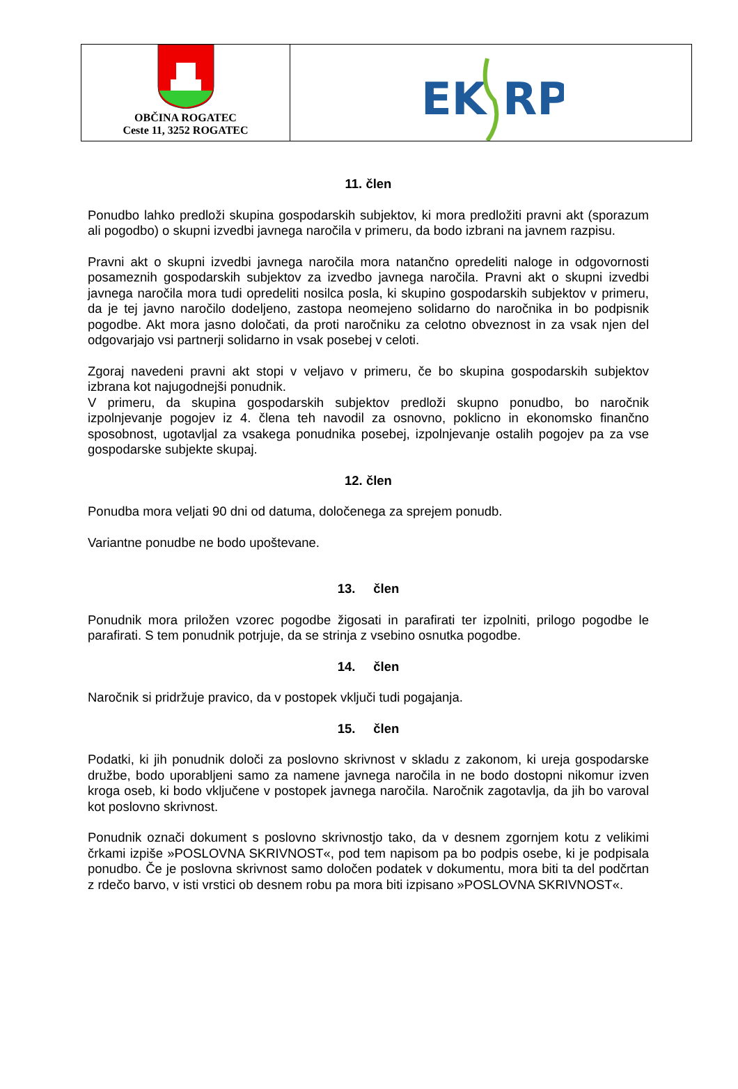OBČINA ROGATEC
Ceste 11, 3252 ROGATEC
EK
RP
11. člen
Ponudbo lahko predloži skupina gospodarskih subjektov, ki mora predložiti pravni akt (sporazum ali pogodbo) o skupni izvedbi javnega naročila v primeru, da bodo izbrani na javnem razpisu.
Pravni akt o skupni izvedbi javnega naročila mora natančno opredeliti naloge in odgovornosti posameznih gospodarskih subjektov za izvedbo javnega naročila. Pravni akt o skupni izvedbi javnega naročila mora tudi opredeliti nosilca posla, ki skupino gospodarskih subjektov v primeru, da je tej javno naročilo dodeljeno, zastopa neomejeno solidarno do naročnika in bo podpisnik pogodbe. Akt mora jasno določati, da proti naročniku za celotno obveznost in za vsak njen del odgovarjajo vsi partnerji solidarno in vsak posebej v celoti.
Zgoraj navedeni pravni akt stopi v veljavo v primeru, če bo skupina gospodarskih subjektov izbrana kot najugodnejši ponudnik.
V primeru, da skupina gospodarskih subjektov predloži skupno ponudbo, bo naročnik izpolnjevanje pogojev iz 4. člena teh navodil za osnovno, poklicno in ekonomsko finančno sposobnost, ugotavljal za vsakega ponudnika posebej, izpolnjevanje ostalih pogojev pa za vse gospodarske subjekte skupaj.
12. člen
Ponudba mora veljati 90 dni od datuma, določenega za sprejem ponudb.
Variantne ponudbe ne bodo upoštevane.
13. člen
Ponudnik mora priložen vzorec pogodbe žigosati in parafirati ter izpolniti, prilogo pogodbe le parafirati. S tem ponudnik potrjuje, da se strinja z vsebino osnutka pogodbe.
14. člen
Naročnik si pridržuje pravico, da v postopek vključi tudi pogajanja.
15. člen
Podatki, ki jih ponudnik določi za poslovno skrivnost v skladu z zakonom, ki ureja gospodarske družbe, bodo uporabljeni samo za namene javnega naročila in ne bodo dostopni nikomur izven kroga oseb, ki bodo vključene v postopek javnega naročila. Naročnik zagotavlja, da jih bo varoval kot poslovno skrivnost.
Ponudnik označi dokument s poslovno skrivnostjo tako, da v desnem zgornjem kotu z velikimi črkami izpiše »POSLOVNA SKRIVNOST«, pod tem napisom pa bo podpis osebe, ki je podpisala ponudbo. Če je poslovna skrivnost samo določen podatek v dokumentu, mora biti ta del podčrtan z rdečo barvo, v isti vrstici ob desnem robu pa mora biti izpisano »POSLOVNA SKRIVNOST«.